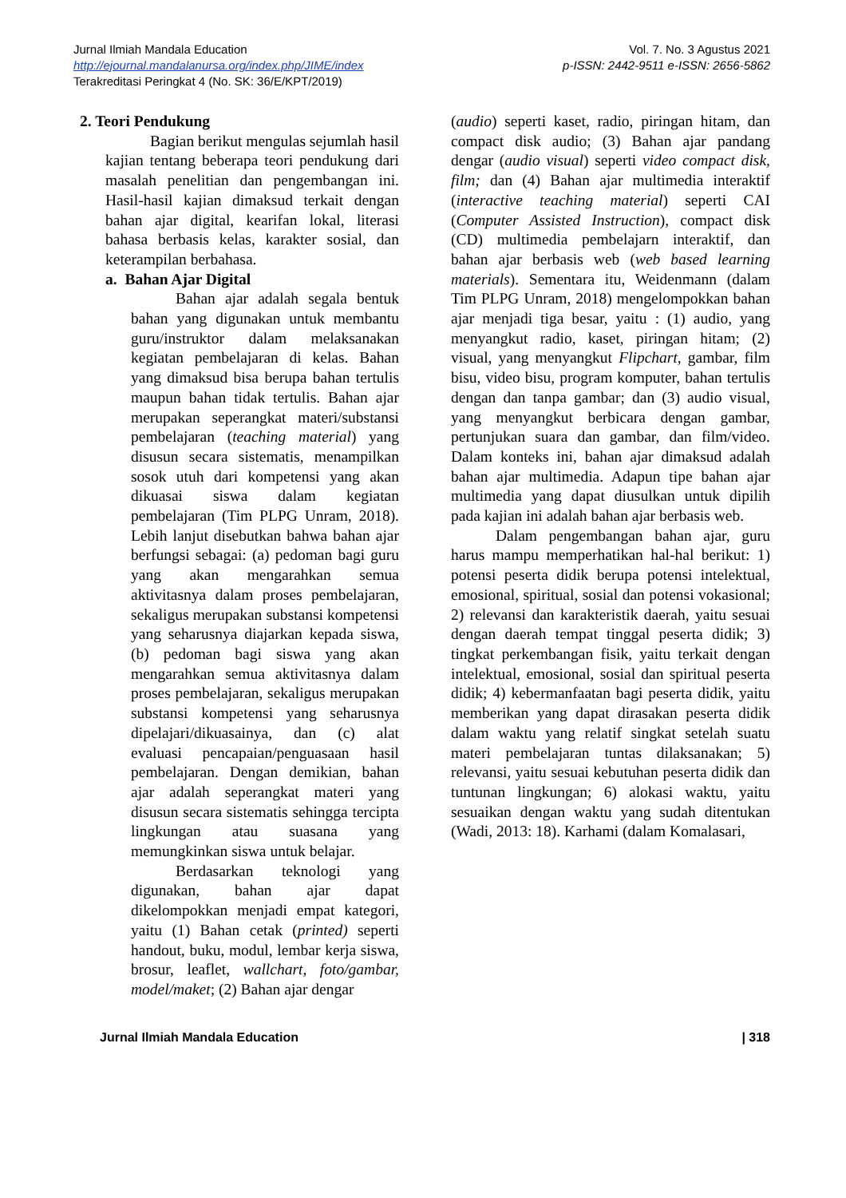Jurnal Ilmiah Mandala Education
http://ejournal.mandalanursa.org/index.php/JIME/index
Terakreditasi Peringkat 4 (No. SK: 36/E/KPT/2019)
Vol. 7. No. 3 Agustus 2021
p-ISSN: 2442-9511 e-ISSN: 2656-5862
2. Teori Pendukung
Bagian berikut mengulas sejumlah hasil kajian tentang beberapa teori pendukung dari masalah penelitian dan pengembangan ini. Hasil-hasil kajian dimaksud terkait dengan bahan ajar digital, kearifan lokal, literasi bahasa berbasis kelas, karakter sosial, dan keterampilan berbahasa.
a. Bahan Ajar Digital
Bahan ajar adalah segala bentuk bahan yang digunakan untuk membantu guru/instruktor dalam melaksanakan kegiatan pembelajaran di kelas. Bahan yang dimaksud bisa berupa bahan tertulis maupun bahan tidak tertulis. Bahan ajar merupakan seperangkat materi/substansi pembelajaran (teaching material) yang disusun secara sistematis, menampilkan sosok utuh dari kompetensi yang akan dikuasai siswa dalam kegiatan pembelajaran (Tim PLPG Unram, 2018). Lebih lanjut disebutkan bahwa bahan ajar berfungsi sebagai: (a) pedoman bagi guru yang akan mengarahkan semua aktivitasnya dalam proses pembelajaran, sekaligus merupakan substansi kompetensi yang seharusnya diajarkan kepada siswa, (b) pedoman bagi siswa yang akan mengarahkan semua aktivitasnya dalam proses pembelajaran, sekaligus merupakan substansi kompetensi yang seharusnya dipelajari/dikuasainya, dan (c) alat evaluasi pencapaian/penguasaan hasil pembelajaran. Dengan demikian, bahan ajar adalah seperangkat materi yang disusun secara sistematis sehingga tercipta lingkungan atau suasana yang memungkinkan siswa untuk belajar.
Berdasarkan teknologi yang digunakan, bahan ajar dapat dikelompokkan menjadi empat kategori, yaitu (1) Bahan cetak (printed) seperti handout, buku, modul, lembar kerja siswa, brosur, leaflet, wallchart, foto/gambar, model/maket; (2) Bahan ajar dengar
(audio) seperti kaset, radio, piringan hitam, dan compact disk audio; (3) Bahan ajar pandang dengar (audio visual) seperti video compact disk, film; dan (4) Bahan ajar multimedia interaktif (interactive teaching material) seperti CAI (Computer Assisted Instruction), compact disk (CD) multimedia pembelajarn interaktif, dan bahan ajar berbasis web (web based learning materials). Sementara itu, Weidenmann (dalam Tim PLPG Unram, 2018) mengelompokkan bahan ajar menjadi tiga besar, yaitu : (1) audio, yang menyangkut radio, kaset, piringan hitam; (2) visual, yang menyangkut Flipchart, gambar, film bisu, video bisu, program komputer, bahan tertulis dengan dan tanpa gambar; dan (3) audio visual, yang menyangkut berbicara dengan gambar, pertunjukan suara dan gambar, dan film/video. Dalam konteks ini, bahan ajar dimaksud adalah bahan ajar multimedia. Adapun tipe bahan ajar multimedia yang dapat diusulkan untuk dipilih pada kajian ini adalah bahan ajar berbasis web.
Dalam pengembangan bahan ajar, guru harus mampu memperhatikan hal-hal berikut: 1) potensi peserta didik berupa potensi intelektual, emosional, spiritual, sosial dan potensi vokasional; 2) relevansi dan karakteristik daerah, yaitu sesuai dengan daerah tempat tinggal peserta didik; 3) tingkat perkembangan fisik, yaitu terkait dengan intelektual, emosional, sosial dan spiritual peserta didik; 4) kebermanfaatan bagi peserta didik, yaitu memberikan yang dapat dirasakan peserta didik dalam waktu yang relatif singkat setelah suatu materi pembelajaran tuntas dilaksanakan; 5) relevansi, yaitu sesuai kebutuhan peserta didik dan tuntunan lingkungan; 6) alokasi waktu, yaitu sesuaikan dengan waktu yang sudah ditentukan (Wadi, 2013: 18). Karhami (dalam Komalasari,
Jurnal Ilmiah Mandala Education | 318